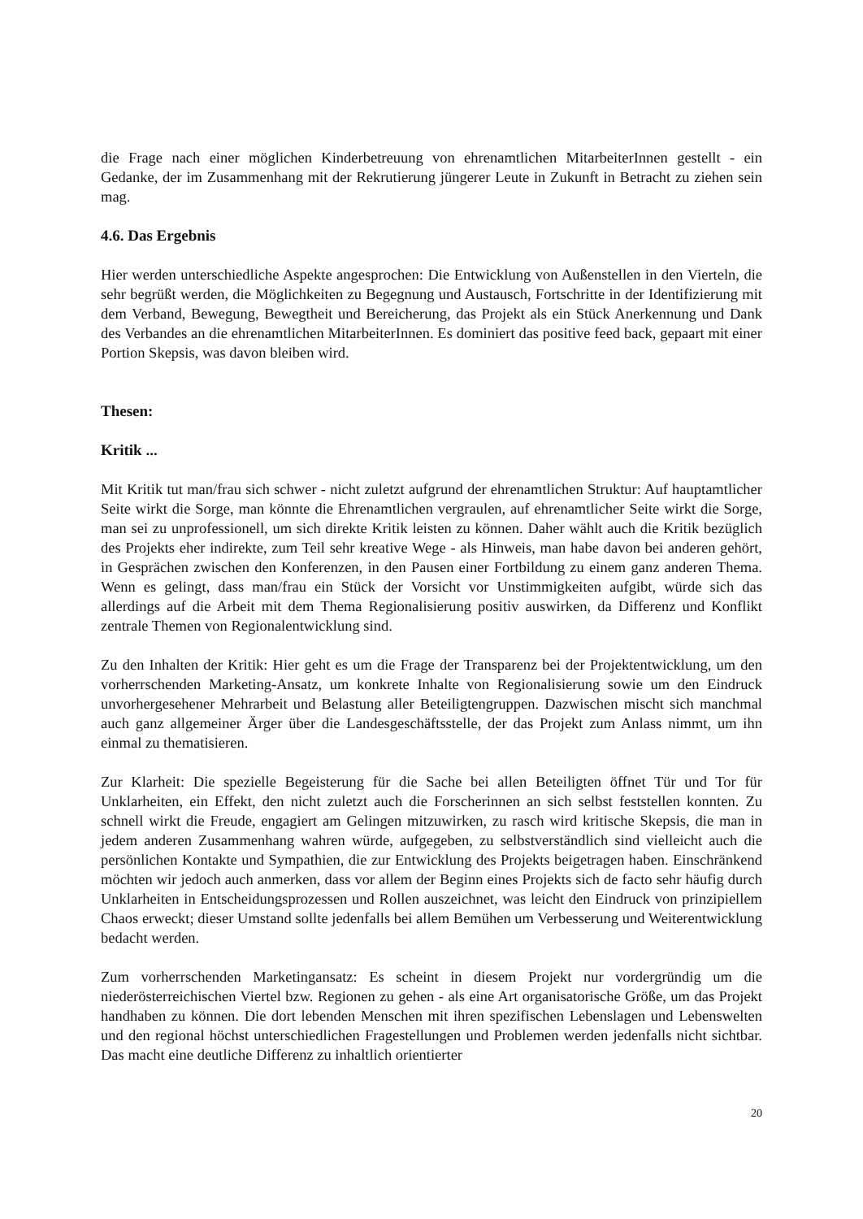die Frage nach einer möglichen Kinderbetreuung von ehrenamtlichen MitarbeiterInnen gestellt - ein Gedanke, der im Zusammenhang mit der Rekrutierung jüngerer Leute in Zukunft in Betracht zu ziehen sein mag.
4.6. Das Ergebnis
Hier werden unterschiedliche Aspekte angesprochen: Die Entwicklung von Außenstellen in den Vierteln, die sehr begrüßt werden, die Möglichkeiten zu Begegnung und Austausch, Fortschritte in der Identifizierung mit dem Verband, Bewegung, Bewegtheit und Bereicherung, das Projekt als ein Stück Anerkennung und Dank des Verbandes an die ehrenamtlichen MitarbeiterInnen. Es dominiert das positive feed back, gepaart mit einer Portion Skepsis, was davon bleiben wird.
Thesen:
Kritik ...
Mit Kritik tut man/frau sich schwer - nicht zuletzt aufgrund der ehrenamtlichen Struktur: Auf hauptamtlicher Seite wirkt die Sorge, man könnte die Ehrenamtlichen vergraulen, auf ehrenamtlicher Seite wirkt die Sorge, man sei zu unprofessionell, um sich direkte Kritik leisten zu können. Daher wählt auch die Kritik bezüglich des Projekts eher indirekte, zum Teil sehr kreative Wege - als Hinweis, man habe davon bei anderen gehört, in Gesprächen zwischen den Konferenzen, in den Pausen einer Fortbildung zu einem ganz anderen Thema. Wenn es gelingt, dass man/frau ein Stück der Vorsicht vor Unstimmigkeiten aufgibt, würde sich das allerdings auf die Arbeit mit dem Thema Regionalisierung positiv auswirken, da Differenz und Konflikt zentrale Themen von Regionalentwicklung sind.
Zu den Inhalten der Kritik: Hier geht es um die Frage der Transparenz bei der Projektentwicklung, um den vorherrschenden Marketing-Ansatz, um konkrete Inhalte von Regionalisierung sowie um den Eindruck unvorhergesehener Mehrarbeit und Belastung aller Beteiligtengruppen. Dazwischen mischt sich manchmal auch ganz allgemeiner Ärger über die Landesgeschäftsstelle, der das Projekt zum Anlass nimmt, um ihn einmal zu thematisieren.
Zur Klarheit: Die spezielle Begeisterung für die Sache bei allen Beteiligten öffnet Tür und Tor für Unklarheiten, ein Effekt, den nicht zuletzt auch die Forscherinnen an sich selbst feststellen konnten. Zu schnell wirkt die Freude, engagiert am Gelingen mitzuwirken, zu rasch wird kritische Skepsis, die man in jedem anderen Zusammenhang wahren würde, aufgegeben, zu selbstverständlich sind vielleicht auch die persönlichen Kontakte und Sympathien, die zur Entwicklung des Projekts beigetragen haben. Einschränkend möchten wir jedoch auch anmerken, dass vor allem der Beginn eines Projekts sich de facto sehr häufig durch Unklarheiten in Entscheidungsprozessen und Rollen auszeichnet, was leicht den Eindruck von prinzipiellem Chaos erweckt; dieser Umstand sollte jedenfalls bei allem Bemühen um Verbesserung und Weiterentwicklung bedacht werden.
Zum vorherrschenden Marketingansatz: Es scheint in diesem Projekt nur vordergründig um die niederösterreichischen Viertel bzw. Regionen zu gehen - als eine Art organisatorische Größe, um das Projekt handhaben zu können. Die dort lebenden Menschen mit ihren spezifischen Lebenslagen und Lebenswelten und den regional höchst unterschiedlichen Fragestellungen und Problemen werden jedenfalls nicht sichtbar. Das macht eine deutliche Differenz zu inhaltlich orientierter
20